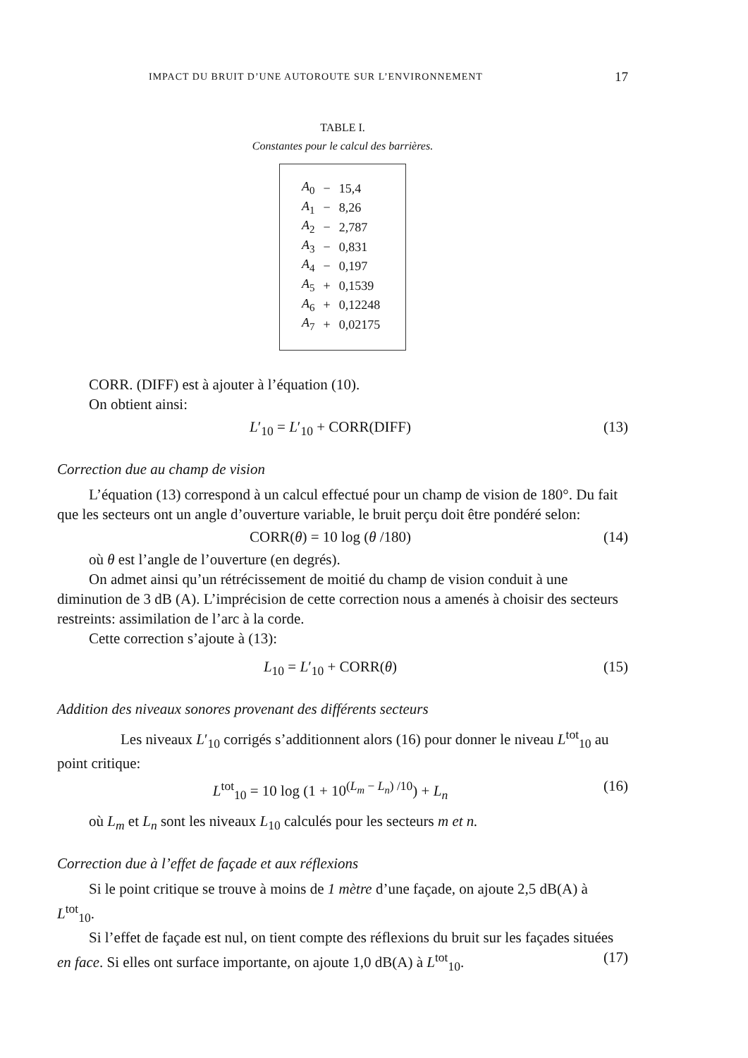IMPACT DU BRUIT D’UNE AUTOROUTE SUR L’ENVIRONNEMENT 17
TABLE I.
Constantes pour le calcul des barrières.
| A<sub>0</sub> | − | 15,4 |
| A<sub>1</sub> | − | 8,26 |
| A<sub>2</sub> | − | 2,787 |
| A<sub>3</sub> | − | 0,831 |
| A<sub>4</sub> | − | 0,197 |
| A<sub>5</sub> | + | 0,1539 |
| A<sub>6</sub> | + | 0,12248 |
| A<sub>7</sub> | + | 0,02175 |
CORR. (DIFF) est à ajouter à l’équation (10).
On obtient ainsi:
L′<sub>10</sub> = L′<sub>10</sub> + CORR(DIFF) (13)
Correction due au champ de vision
L’équation (13) correspond à un calcul effectué pour un champ de vision de 180°. Du fait que les secteurs ont un angle d’ouverture variable, le bruit perçu doit être pondéré selon:
CORR(θ) = 10 log (θ /180) (14)
où θ est l’angle de l’ouverture (en degrés).
On admet ainsi qu’un rétrécissement de moitié du champ de vision conduit à une diminution de 3 dB (A). L’imprécision de cette correction nous a amenés à choisir des secteurs restreints: assimilation de l’arc à la corde.
Cette correction s’ajoute à (13):
L<sub>10</sub> = L′<sub>10</sub> + CORR(θ) (15)
Addition des niveaux sonores provenant des différents secteurs
Les niveaux L′<sub>10</sub> corrigés s’additionnent alors (16) pour donner le niveau L<sup>tot</sup><sub>10</sub> au point critique:
L<sup>tot</sup><sub>10</sub> = 10 log (1 + 10<sup>(L<sub>m</sub> − L<sub>n</sub>) /10</sup>) + L<sub>n</sub> (16)
où L<sub>m</sub> et L<sub>n</sub> sont les niveaux L<sub>10</sub> calculés pour les secteurs m et n.
Correction due à l’effet de façade et aux réflexions
Si le point critique se trouve à moins de 1 mètre d’une façade, on ajoute 2,5 dB(A) à L<sup>tot</sup><sub>10</sub>.
Si l’effet de façade est nul, on tient compte des réflexions du bruit sur les façades situées en face. Si elles ont surface importante, on ajoute 1,0 dB(A) à L<sup>tot</sup><sub>10</sub>. (17)